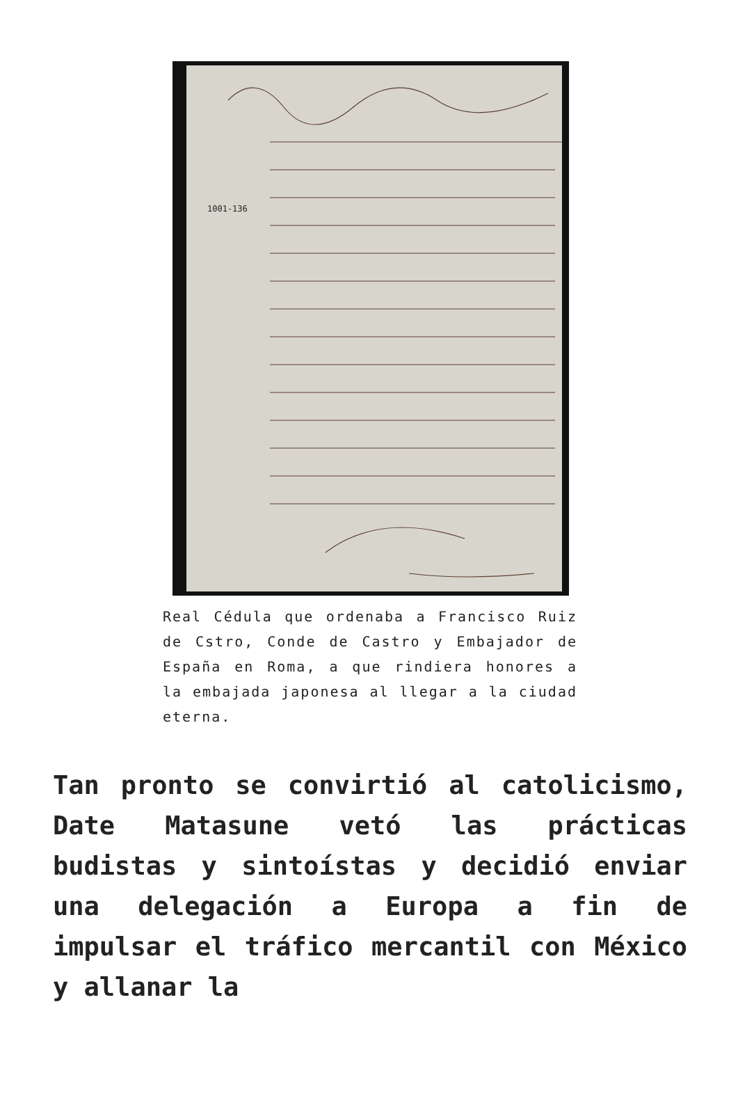1001-136
Real Cédula que ordenaba a Francisco Ruiz de Cstro, Conde de Castro y Embajador de España en Roma, a que rindiera honores a la embajada japonesa al llegar a la ciudad eterna.
Tan pronto se convirtió al catolicismo, Date Matasune vetó las prácticas budistas y sintoístas y decidió enviar una delegación a Europa a fin de impulsar el tráfico mercantil con México y allanar la